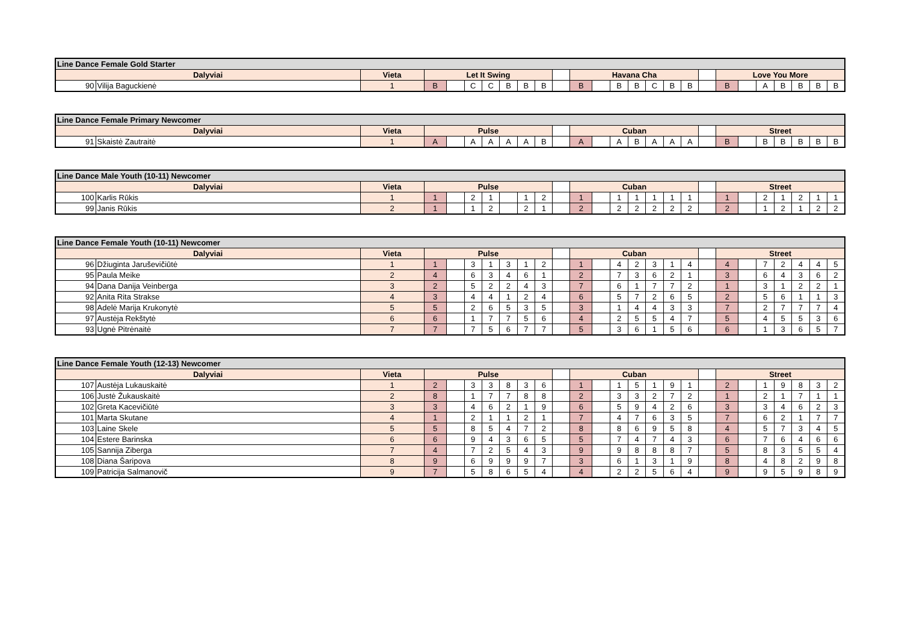| Line Dance Female Gold Starter | | | | | | | | | | | | | | | | | | | | | | | | | |
| --- | --- | --- | --- | --- | --- | --- | --- | --- | --- | --- | --- | --- | --- | --- | --- | --- | --- | --- | --- | --- | --- | --- | --- | --- | --- |
| Dalyviai | | Vieta | Let It Swing | | | | | | | | Havana Cha | | | | | | | | Love You More | | | | | | |
| 90 | Vilija Baguckienė | 1 | B | | C | C | B | B | B | | B | | B | B | C | B | B | | B | | A | B | B | B | B |
| Line Dance Female Primary Newcomer | | | | | | | | | | | | | | | | | | | | | | | | | |
| --- | --- | --- | --- | --- | --- | --- | --- | --- | --- | --- | --- | --- | --- | --- | --- | --- | --- | --- | --- | --- | --- | --- | --- | --- | --- |
| Dalyviai | | Vieta | Pulse | | | | | | | | Cuban | | | | | | | | Street | | | | | | |
| 91 | Skaistė Zautraitė | 1 | A | | A | A | A | A | B | | A | | A | B | A | A | A | | B | | B | B | B | B | B |
| Line Dance Male Youth (10-11) Newcomer | | | | | | | | | | | | | | | | | | | | | | | | | |
| --- | --- | --- | --- | --- | --- | --- | --- | --- | --- | --- | --- | --- | --- | --- | --- | --- | --- | --- | --- | --- | --- | --- | --- | --- | --- |
| Dalyviai | | Vieta | Pulse | | | | | | | | Cuban | | | | | | | | Street | | | | | | |
| 100 | Karlis Rūkis | 1 | 1 | | 2 | 1 | | 1 | 2 | | 1 | | 1 | 1 | 1 | 1 | 1 | | 1 | | 2 | 1 | 2 | 1 | 1 |
| 99 | Janis Rūkis | 2 | 1 | | 1 | 2 | | 2 | 1 | | 2 | | 2 | 2 | 2 | 2 | 2 | | 2 | | 1 | 2 | 1 | 2 | 2 |
| Line Dance Female Youth (10-11) Newcomer | | | | | | | | | | | | | | | | | | | | | | | | | |
| --- | --- | --- | --- | --- | --- | --- | --- | --- | --- | --- | --- | --- | --- | --- | --- | --- | --- | --- | --- | --- | --- | --- | --- | --- | --- |
| Dalyviai | | Vieta | Pulse | | | | | | | | Cuban | | | | | | | | Street | | | | | | |
| 96 | Džiuginta Jaruševičiūtė | 1 | 1 | | 3 | 1 | 3 | 1 | 2 | | 1 | | 4 | 2 | 3 | 1 | 4 | | 4 | | 7 | 2 | 4 | 4 | 5 |
| 95 | Paula Meike | 2 | 4 | | 6 | 3 | 4 | 6 | 1 | | 2 | | 7 | 3 | 6 | 2 | 1 | | 3 | | 6 | 4 | 3 | 6 | 2 |
| 94 | Dana Danija Veinberga | 3 | 2 | | 5 | 2 | 2 | 4 | 3 | | 7 | | 6 | 1 | 7 | 7 | 2 | | 1 | | 3 | 1 | 2 | 2 | 1 |
| 92 | Anita Rita Strakse | 4 | 3 | | 4 | 4 | 1 | 2 | 4 | | 6 | | 5 | 7 | 2 | 6 | 5 | | 2 | | 5 | 6 | 1 | 1 | 3 |
| 98 | Adelė Marija Krukonytė | 5 | 5 | | 2 | 6 | 5 | 3 | 5 | | 3 | | 1 | 4 | 4 | 3 | 3 | | 7 | | 2 | 7 | 7 | 7 | 4 |
| 97 | Austėja Rekštytė | 6 | 6 | | 1 | 7 | 7 | 5 | 6 | | 4 | | 2 | 5 | 5 | 4 | 7 | | 5 | | 4 | 5 | 5 | 3 | 6 |
| 93 | Ugnė Pitrėnaitė | 7 | 7 | | 7 | 5 | 6 | 7 | 7 | | 5 | | 3 | 6 | 1 | 5 | 6 | | 6 | | 1 | 3 | 6 | 5 | 7 |
| Line Dance Female Youth (12-13) Newcomer | | | | | | | | | | | | | | | | | | | | | | | | | |
| --- | --- | --- | --- | --- | --- | --- | --- | --- | --- | --- | --- | --- | --- | --- | --- | --- | --- | --- | --- | --- | --- | --- | --- | --- | --- |
| Dalyviai | | Vieta | Pulse | | | | | | | | Cuban | | | | | | | | Street | | | | | | |
| 107 | Austėja Lukauskaitė | 1 | 2 | | 3 | 3 | 8 | 3 | 6 | | 1 | | 1 | 5 | 1 | 9 | 1 | | 2 | | 1 | 9 | 8 | 3 | 2 |
| 106 | Justė Žukauskaitė | 2 | 8 | | 1 | 7 | 7 | 8 | 8 | | 2 | | 3 | 3 | 2 | 7 | 2 | | 1 | | 2 | 1 | 7 | 1 | 1 |
| 102 | Greta Kacevičiūtė | 3 | 3 | | 4 | 6 | 2 | 1 | 9 | | 6 | | 5 | 9 | 4 | 2 | 6 | | 3 | | 3 | 4 | 6 | 2 | 3 |
| 101 | Marta Skutane | 4 | 1 | | 2 | 1 | 1 | 2 | 1 | | 7 | | 4 | 7 | 6 | 3 | 5 | | 7 | | 6 | 2 | 1 | 7 | 7 |
| 103 | Laine Skele | 5 | 5 | | 8 | 5 | 4 | 7 | 2 | | 8 | | 8 | 6 | 9 | 5 | 8 | | 4 | | 5 | 7 | 3 | 4 | 5 |
| 104 | Estere Barinska | 6 | 6 | | 9 | 4 | 3 | 6 | 5 | | 5 | | 7 | 4 | 7 | 4 | 3 | | 6 | | 7 | 6 | 4 | 6 | 6 |
| 105 | Sannija Ziberga | 7 | 4 | | 7 | 2 | 5 | 4 | 3 | | 9 | | 9 | 8 | 8 | 8 | 7 | | 5 | | 8 | 3 | 5 | 5 | 4 |
| 108 | Diana Šaripova | 8 | 9 | | 6 | 9 | 9 | 9 | 7 | | 3 | | 6 | 1 | 3 | 1 | 9 | | 8 | | 4 | 8 | 2 | 9 | 8 |
| 109 | Patricija Salmanovič | 9 | 7 | | 5 | 8 | 6 | 5 | 4 | | 4 | | 2 | 2 | 5 | 6 | 4 | | 9 | | 9 | 5 | 9 | 8 | 9 |